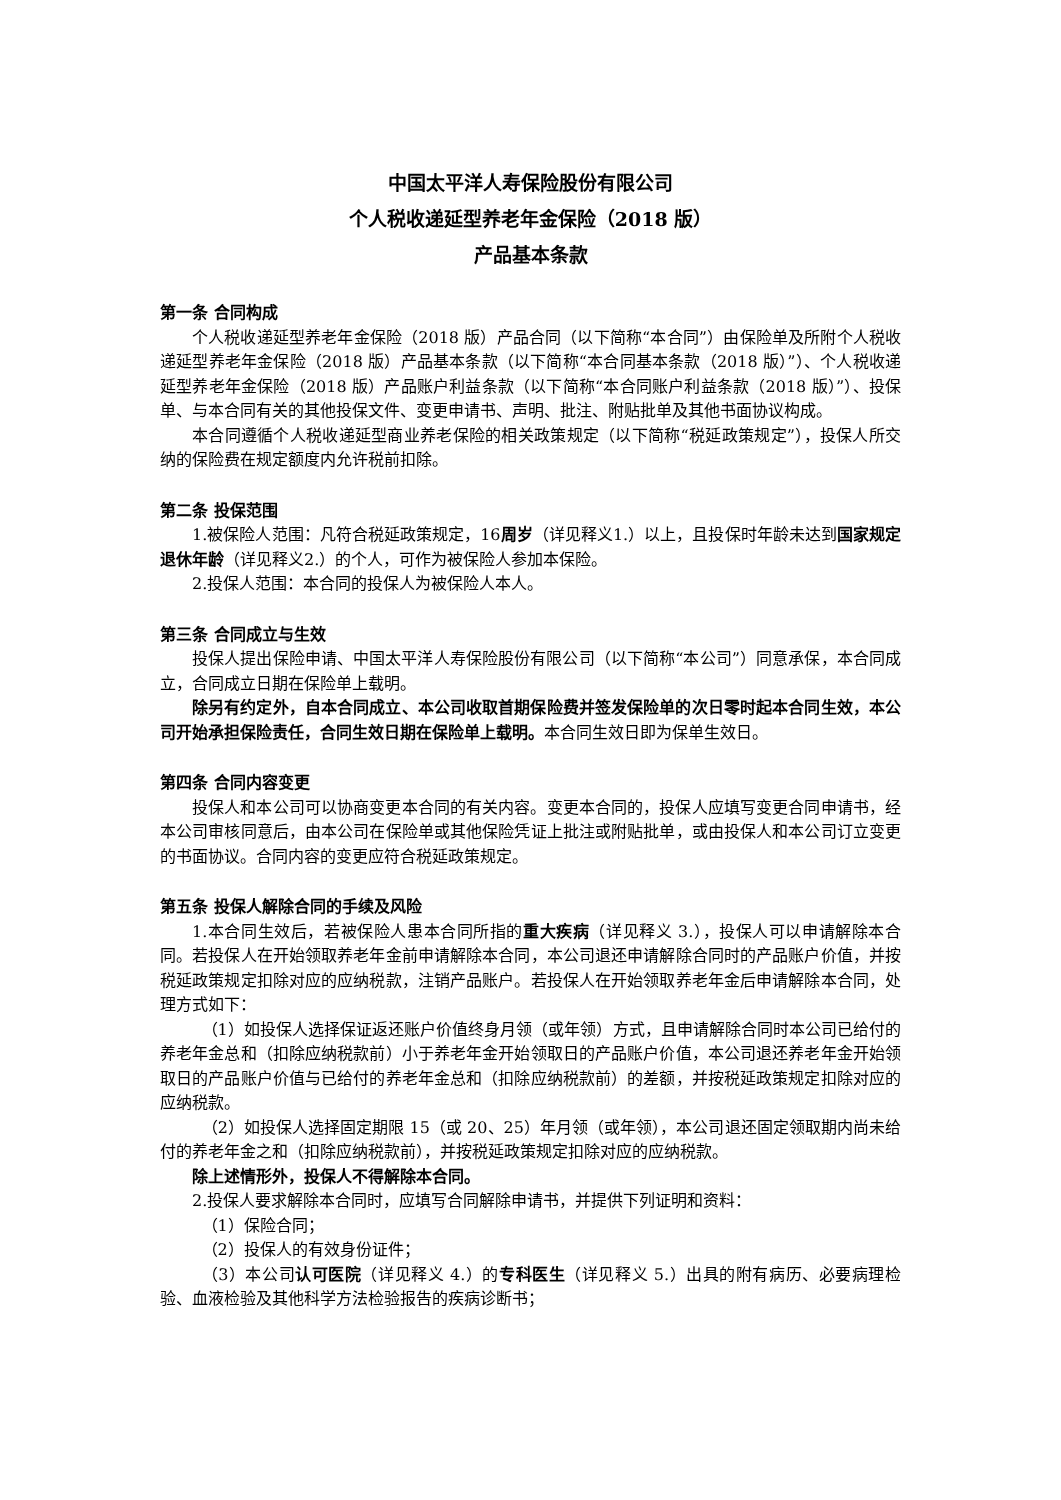中国太平洋人寿保险股份有限公司
个人税收递延型养老年金保险（2018 版）
产品基本条款
第一条 合同构成
个人税收递延型养老年金保险（2018 版）产品合同（以下简称“本合同”）由保险单及所附个人税收递延型养老年金保险（2018 版）产品基本条款（以下简称“本合同基本条款（2018 版）”）、个人税收递延型养老年金保险（2018 版）产品账户利益条款（以下简称“本合同账户利益条款（2018 版）”）、投保单、与本合同有关的其他投保文件、变更申请书、声明、批注、附贴批单及其他书面协议构成。
本合同遵循个人税收递延型商业养老保险的相关政策规定（以下简称“税延政策规定”），投保人所交纳的保险费在规定额度内允许税前扣除。
第二条 投保范围
1.被保险人范围：凡符合税延政策规定，16周岁（详见释义1.）以上，且投保时年龄未达到国家规定退休年龄（详见释义2.）的个人，可作为被保险人参加本保险。
2.投保人范围：本合同的投保人为被保险人本人。
第三条 合同成立与生效
投保人提出保险申请、中国太平洋人寿保险股份有限公司（以下简称“本公司”）同意承保，本合同成立，合同成立日期在保险单上载明。
除另有约定外，自本合同成立、本公司收取首期保险费并签发保险单的次日零时起本合同生效，本公司开始承担保险责任，合同生效日期在保险单上载明。本合同生效日即为保单生效日。
第四条 合同内容变更
投保人和本公司可以协商变更本合同的有关内容。变更本合同的，投保人应填写变更合同申请书，经本公司审核同意后，由本公司在保险单或其他保险凭证上批注或附贴批单，或由投保人和本公司订立变更的书面协议。合同内容的变更应符合税延政策规定。
第五条 投保人解除合同的手续及风险
1.本合同生效后，若被保险人患本合同所指的重大疾病（详见释义 3.），投保人可以申请解除本合同。若投保人在开始领取养老年金前申请解除本合同，本公司退还申请解除合同时的产品账户价值，并按税延政策规定扣除对应的应纳税款，注销产品账户。若投保人在开始领取养老年金后申请解除本合同，处理方式如下：
（1）如投保人选择保证返还账户价值终身月领（或年领）方式，且申请解除合同时本公司已给付的养老年金总和（扣除应纳税款前）小于养老年金开始领取日的产品账户价值，本公司退还养老年金开始领取日的产品账户价值与已给付的养老年金总和（扣除应纳税款前）的差额，并按税延政策规定扣除对应的应纳税款。
（2）如投保人选择固定期限 15（或 20、25）年月领（或年领），本公司退还固定领取期内尚未给付的养老年金之和（扣除应纳税款前），并按税延政策规定扣除对应的应纳税款。
除上述情形外，投保人不得解除本合同。
2.投保人要求解除本合同时，应填写合同解除申请书，并提供下列证明和资料：
（1）保险合同；
（2）投保人的有效身份证件；
（3）本公司认可医院（详见释义 4.）的专科医生（详见释义 5.）出具的附有病历、必要病理检验、血液检验及其他科学方法检验报告的疾病诊断书；